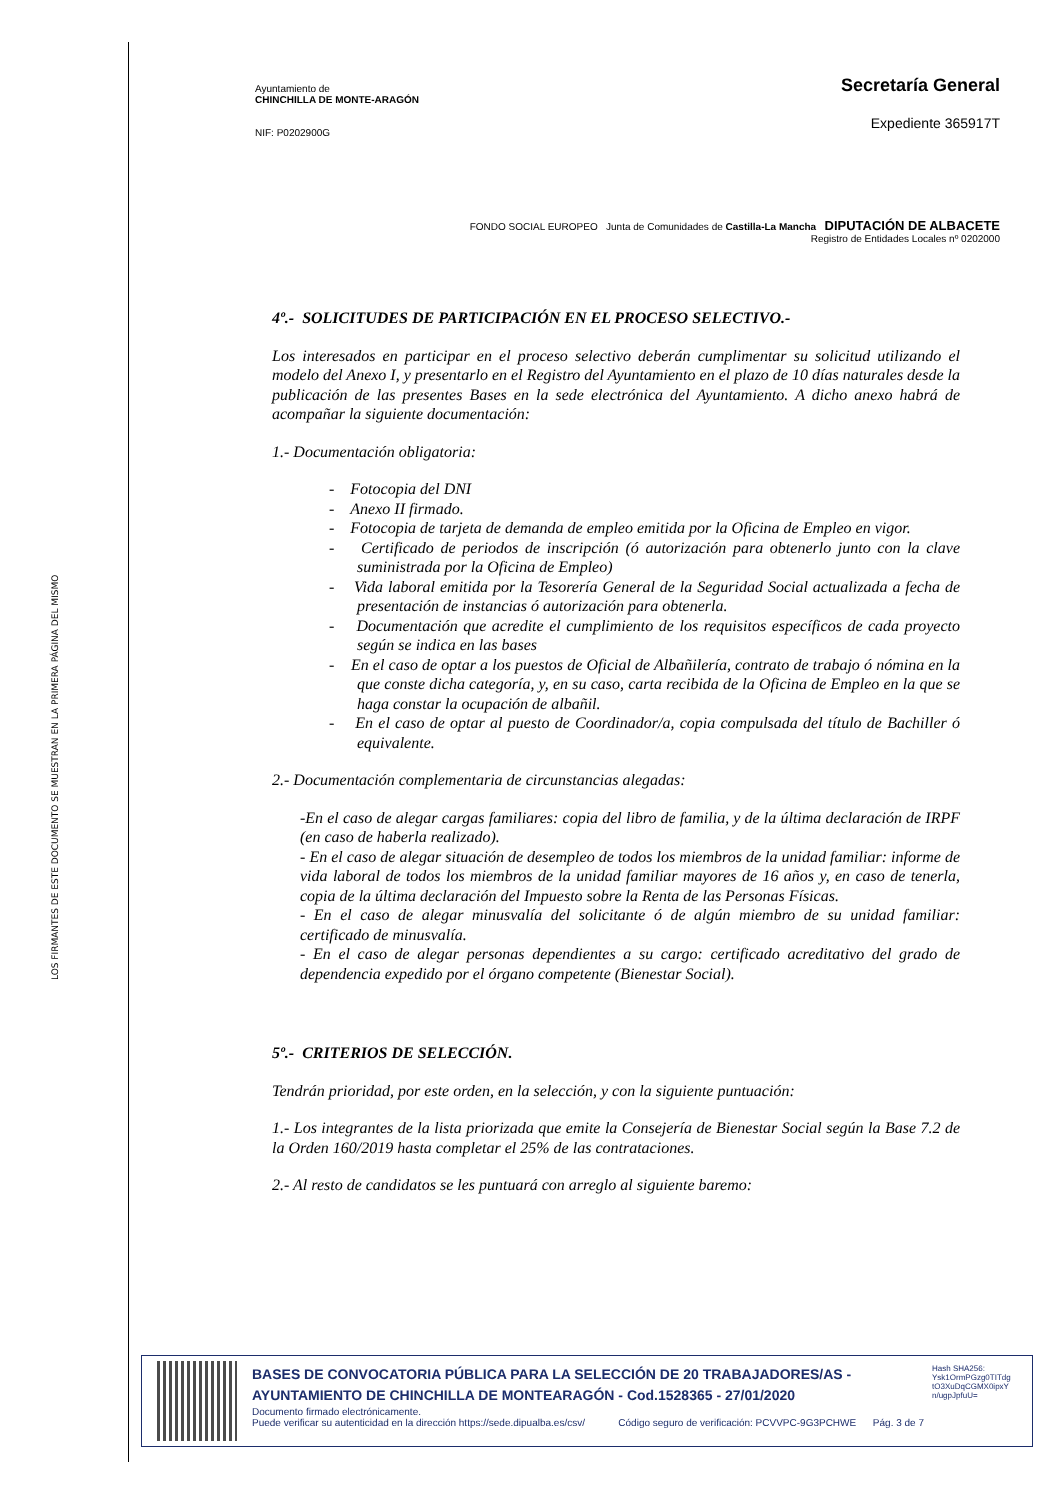LOS FIRMANTES DE ESTE DOCUMENTO SE MUESTRAN EN LA PRIMERA PÁGINA DEL MISMO
Ayuntamiento de
CHINCHILLA DE MONTE-ARAGÓN
NIF: P0202900G
Secretaría General
Expediente 365917T
FONDO SOCIAL EUROPEO Junta de Comunidades de Castilla-La Mancha DIPUTACIÓN DE ALBACETE
Registro de Entidades Locales nº 0202000
4º.- SOLICITUDES DE PARTICIPACIÓN EN EL PROCESO SELECTIVO.-
Los interesados en participar en el proceso selectivo deberán cumplimentar su solicitud utilizando el modelo del Anexo I, y presentarlo en el Registro del Ayuntamiento en el plazo de 10 días naturales desde la publicación de las presentes Bases en la sede electrónica del Ayuntamiento. A dicho anexo habrá de acompañar la siguiente documentación:
1.- Documentación obligatoria:
- Fotocopia del DNI
- Anexo II firmado.
- Fotocopia de tarjeta de demanda de empleo emitida por la Oficina de Empleo en vigor.
- Certificado de periodos de inscripción (ó autorización para obtenerlo junto con la clave suministrada por la Oficina de Empleo)
- Vida laboral emitida por la Tesorería General de la Seguridad Social actualizada a fecha de presentación de instancias ó autorización para obtenerla.
- Documentación que acredite el cumplimiento de los requisitos específicos de cada proyecto según se indica en las bases
- En el caso de optar a los puestos de Oficial de Albañilería, contrato de trabajo ó nómina en la que conste dicha categoría, y, en su caso, carta recibida de la Oficina de Empleo en la que se haga constar la ocupación de albañil.
- En el caso de optar al puesto de Coordinador/a, copia compulsada del título de Bachiller ó equivalente.
2.- Documentación complementaria de circunstancias alegadas:
-En el caso de alegar cargas familiares: copia del libro de familia, y de la última declaración de IRPF (en caso de haberla realizado).
- En el caso de alegar situación de desempleo de todos los miembros de la unidad familiar: informe de vida laboral de todos los miembros de la unidad familiar mayores de 16 años y, en caso de tenerla, copia de la última declaración del Impuesto sobre la Renta de las Personas Físicas.
- En el caso de alegar minusvalía del solicitante ó de algún miembro de su unidad familiar: certificado de minusvalía.
- En el caso de alegar personas dependientes a su cargo: certificado acreditativo del grado de dependencia expedido por el órgano competente (Bienestar Social).
5º.- CRITERIOS DE SELECCIÓN.
Tendrán prioridad, por este orden, en la selección, y con la siguiente puntuación:
1.- Los integrantes de la lista priorizada que emite la Consejería de Bienestar Social según la Base 7.2 de la Orden 160/2019 hasta completar el 25% de las contrataciones.
2.- Al resto de candidatos se les puntuará con arreglo al siguiente baremo:
BASES DE CONVOCATORIA PÚBLICA PARA LA SELECCIÓN DE 20 TRABAJADORES/AS - AYUNTAMIENTO DE CHINCHILLA DE MONTEARAGÓN - Cod.1528365 - 27/01/2020
Documento firmado electrónicamente.
Puede verificar su autenticidad en la dirección https://sede.dipualba.es/csv/ Código seguro de verificación: PCVVPC-9G3PCHWE Pág. 3 de 7
Hash SHA256: Ysk1OrmPGzg0TITdg tO3XuDqCGMX0ipxY n/ugpJpfuU=